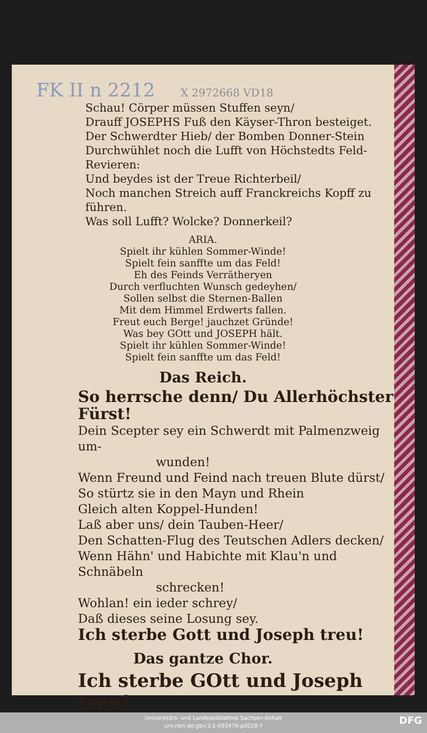FK II n 2212 X 2972668 VD18
Schau! Cörper müssen Stuffen seyn/
Drauff JOSEPHS Fuß den Käyser-Thron besteiget.
Der Schwerdter Hieb/ der Bomben Donner-Stein
Durchwühlet noch die Lufft von Höchstedts Feld-Revieren:
Und beydes ist der Treue Richterbeil/
Noch manchen Streich auff Franckreichs Kopff zu führen.
Was soll Lufft? Wolcke? Donnerkeil?
ARIA.
Spielt ihr kühlen Sommer-Winde!
Spielt fein sanffte um das Feld!
Eh des Feinds Verrätheryen
Durch verfluchten Wunsch gedeyhen/
Sollen selbst die Sternen-Ballen
Mit dem Himmel Erdwerts fallen.
Freut euch Berge! jauchzet Gründe!
Was bey GOtt und JOSEPH hält.
Spielt ihr kühlen Sommer-Winde!
Spielt fein sanffte um das Feld!
Das Reich.
So herrsche denn/ Du Allerhöchster Fürst!
Dein Scepter sey ein Schwerdt mit Palmenzweig um-
wunden!
Wenn Freund und Feind nach treuen Blute dürst/
So stürtz sie in den Mayn und Rhein
Gleich alten Koppel-Hunden!
Laß aber uns/ dein Tauben-Heer/
Den Schatten-Flug des Teutschen Adlers decken/
Wenn Hähn' und Habichte mit Klau'n und Schnäbeln
schrecken!
Wohlan! ein ieder schrey/
Daß dieses seine Losung sey.
Ich sterbe Gott und Joseph treu!
Das gantze Chor.
Ich sterbe GOtt und Joseph treu!
Universitäts- und Landesbibliothek Sachsen-Anhalt
urn:nbn:de:gbv:3:1-693476-p0028-7
DFG